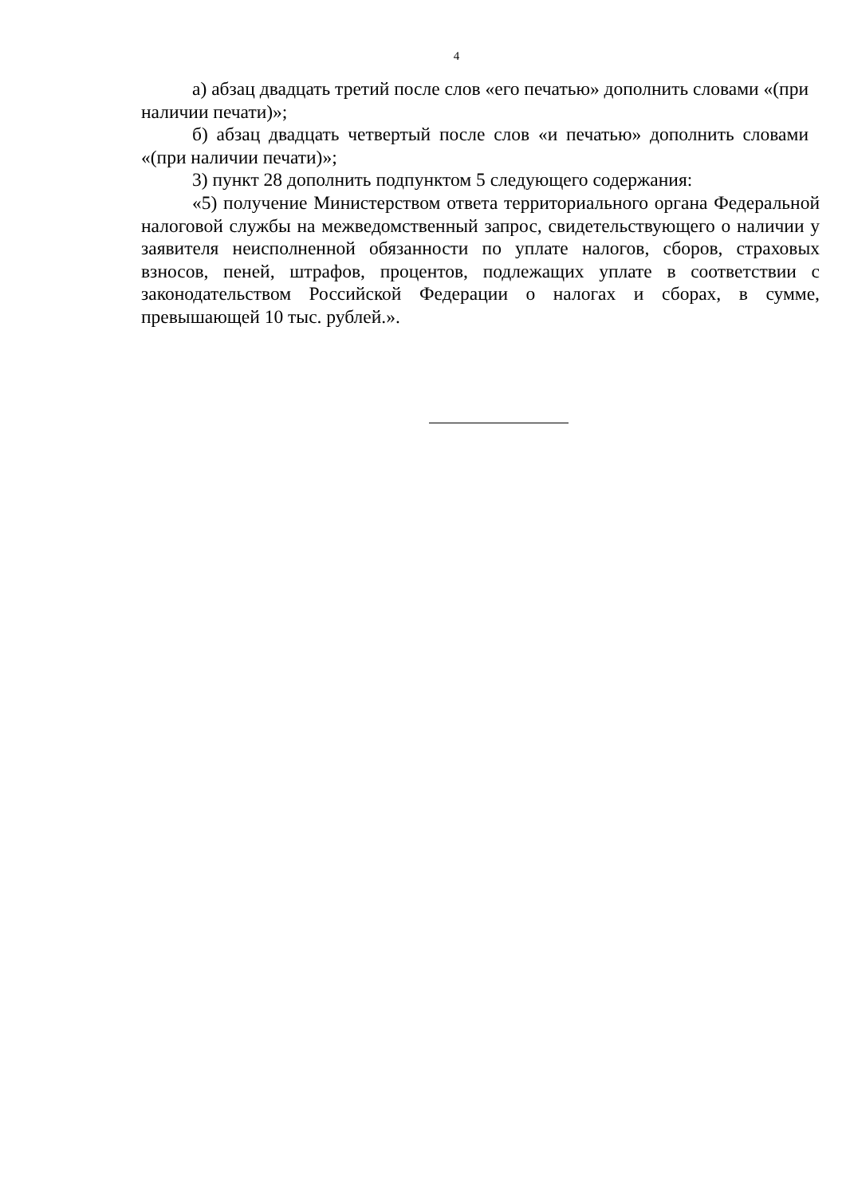4
а) абзац двадцать третий после слов «его печатью» дополнить словами «(при наличии печати)»;
б) абзац двадцать четвертый после слов «и печатью» дополнить словами «(при наличии печати)»;
3) пункт 28 дополнить подпунктом 5 следующего содержания:
«5) получение Министерством ответа территориального органа Федеральной налоговой службы на межведомственный запрос, свидетельствующего о наличии у заявителя неисполненной обязанности по уплате налогов, сборов, страховых взносов, пеней, штрафов, процентов, подлежащих уплате в соответствии с законодательством Российской Федерации о налогах и сборах, в сумме, превышающей 10 тыс. рублей.».